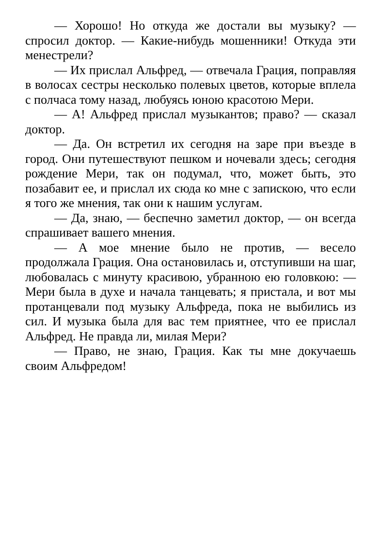— Хорошо! Но откуда же достали вы музыку? — спросил доктор. — Какие-нибудь мошенники! Откуда эти менестрели?
— Их прислал Альфред, — отвечала Грация, поправляя в волосах сестры несколько полевых цветов, которые вплела с полчаса тому назад, любуясь юною красотою Мери.
— А! Альфред прислал музыкантов; право? — сказал доктор.
— Да. Он встретил их сегодня на заре при въезде в город. Они путешествуют пешком и ночевали здесь; сегодня рождение Мери, так он подумал, что, может быть, это позабавит ее, и прислал их сюда ко мне с запискою, что если я того же мнения, так они к нашим услугам.
— Да, знаю, — беспечно заметил доктор, — он всегда спрашивает вашего мнения.
— А мое мнение было не против, — весело продолжала Грация. Она остановилась и, отступивши на шаг, любовалась с минуту красивою, убранною ею головкою: — Мери была в духе и начала танцевать; я пристала, и вот мы протанцевали под музыку Альфреда, пока не выбились из сил. И музыка была для вас тем приятнее, что ее прислал Альфред. Не правда ли, милая Мери?
— Право, не знаю, Грация. Как ты мне докучаешь своим Альфредом!